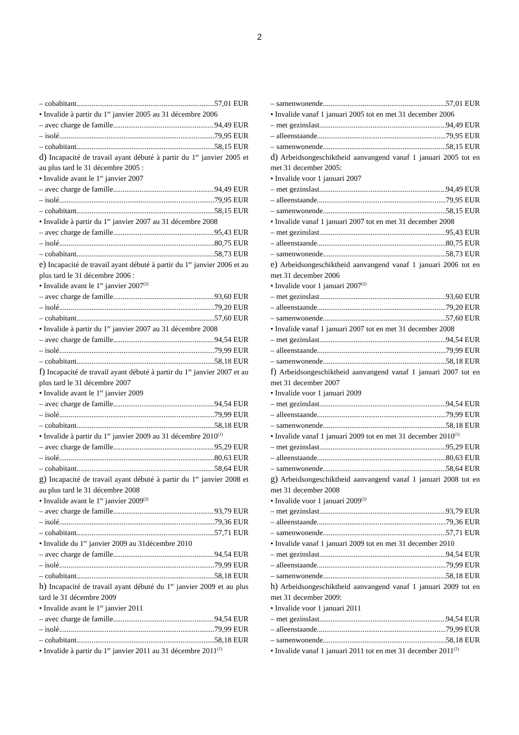2
– cohabitant 57,01 EUR
• Invalide à partir du 1<sup>er</sup> janvier 2005 au 31 décembre 2006
– avec charge de famille 94,49 EUR
– isolé 79,95 EUR
– cohabitant 58,15 EUR
d) Incapacité de travail ayant débuté à partir du 1<sup>er</sup> janvier 2005 et au plus tard le 31 décembre 2005 :
• Invalide avant le 1<sup>er</sup> janvier 2007
– avec charge de famille 94,49 EUR
– isolé 79,95 EUR
– cohabitant 58,15 EUR
• Invalide à partir du 1<sup>er</sup> janvier 2007 au 31 décembre 2008
– avec charge de famille 95,43 EUR
– isolé 80,75 EUR
– cohabitant 58,73 EUR
e) Incapacité de travail ayant débuté à partir du 1<sup>er</sup> janvier 2006 et au plus tard le 31 décembre 2006 :
• Invalide avant le 1<sup>er</sup> janvier 2007<sup>(2)</sup>
– avec charge de famille 93,60 EUR
– isolé 79,20 EUR
– cohabitant 57,60 EUR
• Invalide à partir du 1<sup>er</sup> janvier 2007 au 31 décembre 2008
– avec charge de famille 94,54 EUR
– isolé 79,99 EUR
– cohabitant 58,18 EUR
f) Incapacité de travail ayant débuté à partir du 1<sup>er</sup> janvier 2007 et au plus tard le 31 décembre 2007
• Invalide avant le 1<sup>er</sup> janvier 2009
– avec charge de famille 94,54 EUR
– isolé 79,99 EUR
– cohabitant 58,18 EUR
• Invalide à partir du 1<sup>er</sup> janvier 2009 au 31 décembre 2010<sup>(1)</sup>
– avec charge de famille 95,29 EUR
– isolé 80,63 EUR
– cohabitant 58,64 EUR
g) Incapacité de travail ayant débuté à partir du 1<sup>er</sup> janvier 2008 et au plus tard le 31 décembre 2008
• Invalide avant le 1<sup>er</sup> janvier 2009<sup>(2)</sup>
– avec charge de famille 93,79 EUR
– isolé 79,36 EUR
– cohabitant 57,71 EUR
• Invalide du 1<sup>er</sup> janvier 2009 au 31décembre 2010
– avec charge de famille 94,54 EUR
– isolé 79,99 EUR
– cohabitant 58,18 EUR
h) Incapacité de travail ayant débuté du 1<sup>er</sup> janvier 2009 et au plus tard le 31 décembre 2009
• Invalide avant le 1<sup>er</sup> janvier 2011
– avec charge de famille 94,54 EUR
– isolé 79,99 EUR
– cohabitant 58,18 EUR
• Invalide à partir du 1<sup>er</sup> janvier 2011 au 31 décembre 2011<sup>(1)</sup>
– samenwonende 57,01 EUR
• Invalide vanaf 1 januari 2005 tot en met 31 december 2006
– met gezinslast 94,49 EUR
– alleenstaande 79,95 EUR
– samenwonende 58,15 EUR
d) Arbeidsongeschiktheid aanvangend vanaf 1 januari 2005 tot en met 31 december 2005:
• Invalide voor 1 januari 2007
– met gezinslast 94,49 EUR
– alleenstaande 79,95 EUR
– samenwonende 58,15 EUR
• Invalide vanaf 1 januari 2007 tot en met 31 december 2008
– met gezinslast 95,43 EUR
– alleenstaande 80,75 EUR
– samenwonende 58,73 EUR
e) Arbeidsongeschiktheid aanvangend vanaf 1 januari 2006 tot en met 31 december 2006
• Invalide voor 1 januari 2007<sup>(2)</sup>
– met gezinslast 93,60 EUR
– alleenstaande 79,20 EUR
– samenwonende 57,60 EUR
• Invalide vanaf 1 januari 2007 tot en met 31 december 2008
– met gezinslast 94,54 EUR
– alleenstaande 79,99 EUR
– samenwonende 58,18 EUR
f) Arbeidsongeschiktheid aanvangend vanaf 1 januari 2007 tot en met 31 december 2007
• Invalide voor 1 januari 2009
– met gezinslast 94,54 EUR
– alleenstaande 79,99 EUR
– samenwonende 58,18 EUR
• Invalide vanaf 1 januari 2009 tot en met 31 december 2010<sup>(1)</sup>
– met gezinslast 95,29 EUR
– alleenstaande 80,63 EUR
– samenwonende 58,64 EUR
g) Arbeidsongeschiktheid aanvangend vanaf 1 januari 2008 tot en met 31 december 2008
• Invalide voor 1 januari 2009<sup>(2)</sup>
– met gezinslast 93,79 EUR
– alleenstaande 79,36 EUR
– samenwonende 57,71 EUR
• Invalide vanaf 1 januari 2009 tot en met 31 december 2010
– met gezinslast 94,54 EUR
– alleenstaande 79,99 EUR
– samenwonende 58,18 EUR
h) Arbeidsongeschiktheid aanvangend vanaf 1 januari 2009 tot en met 31 december 2009:
• Invalide voor 1 januari 2011
– met gezinslast 94,54 EUR
– alleenstaande 79,99 EUR
– samenwonende 58,18 EUR
• Invalide vanaf 1 januari 2011 tot en met 31 december 2011<sup>(1)</sup>